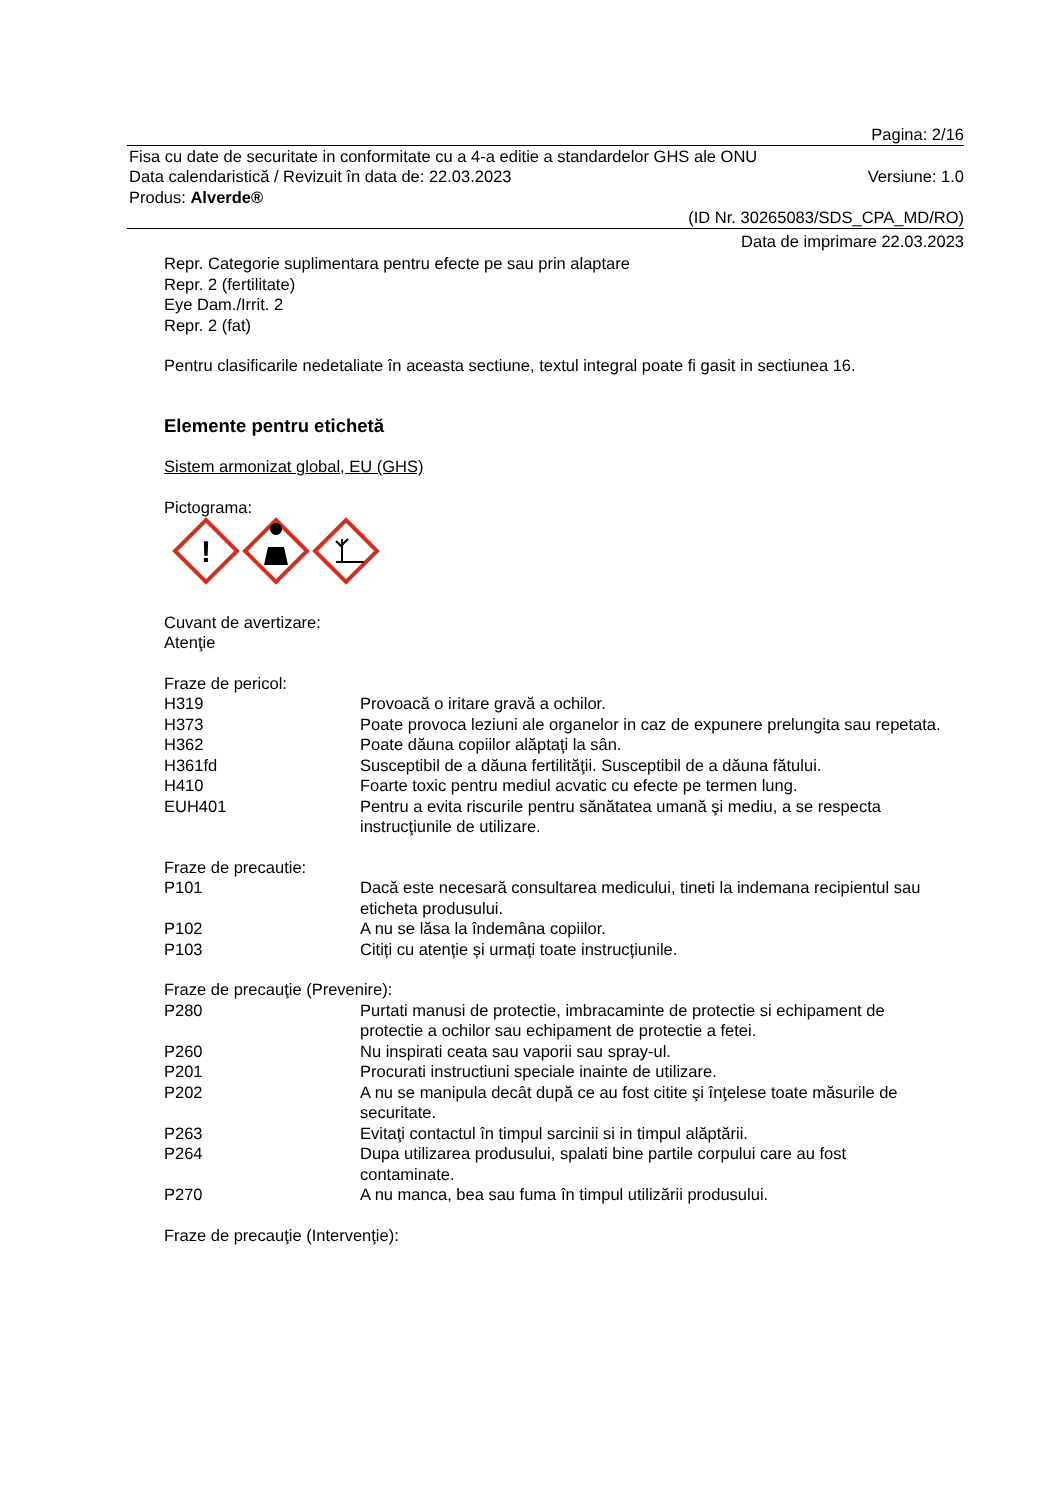Pagina: 2/16
Fisa cu date de securitate in conformitate cu a 4-a editie a standardelor GHS ale ONU
Data calendaristică / Revizuit în data de: 22.03.2023 Versiune: 1.0
Produs: Alverde®
(ID Nr. 30265083/SDS_CPA_MD/RO)
Data de imprimare 22.03.2023
Repr. Categorie suplimentara pentru efecte pe sau prin alaptare
Repr. 2 (fertilitate)
Eye Dam./Irrit. 2
Repr. 2 (fat)
Pentru clasificarile nedetaliate în aceasta sectiune, textul integral poate fi gasit in sectiunea 16.
Elemente pentru etichetă
Sistem armonizat global, EU (GHS)
Pictograma:
!
Cuvant de avertizare:
Atenţie
Fraze de pericol:
H319 Provoacă o iritare gravă a ochilor.
H373 Poate provoca leziuni ale organelor in caz de expunere prelungita sau repetata.
H362 Poate dăuna copiilor alăptaţi la sân.
H361fd Susceptibil de a dăuna fertilităţii. Susceptibil de a dăuna fătului.
H410 Foarte toxic pentru mediul acvatic cu efecte pe termen lung.
EUH401 Pentru a evita riscurile pentru sănătatea umană şi mediu, a se respecta instrucţiunile de utilizare.
Fraze de precautie:
P101 Dacă este necesară consultarea medicului, tineti la indemana recipientul sau eticheta produsului.
P102 A nu se lăsa la îndemâna copiilor.
P103 Citiți cu atenție și urmați toate instrucțiunile.
Fraze de precauţie (Prevenire):
P280 Purtati manusi de protectie, imbracaminte de protectie si echipament de protectie a ochilor sau echipament de protectie a fetei.
P260 Nu inspirati ceata sau vaporii sau spray-ul.
P201 Procurati instructiuni speciale inainte de utilizare.
P202 A nu se manipula decât după ce au fost citite şi înţelese toate măsurile de securitate.
P263 Evitaţi contactul în timpul sarcinii si in timpul alăptării.
P264 Dupa utilizarea produsului, spalati bine partile corpului care au fost contaminate.
P270 A nu manca, bea sau fuma în timpul utilizării produsului.
Fraze de precauţie (Intervenţie):